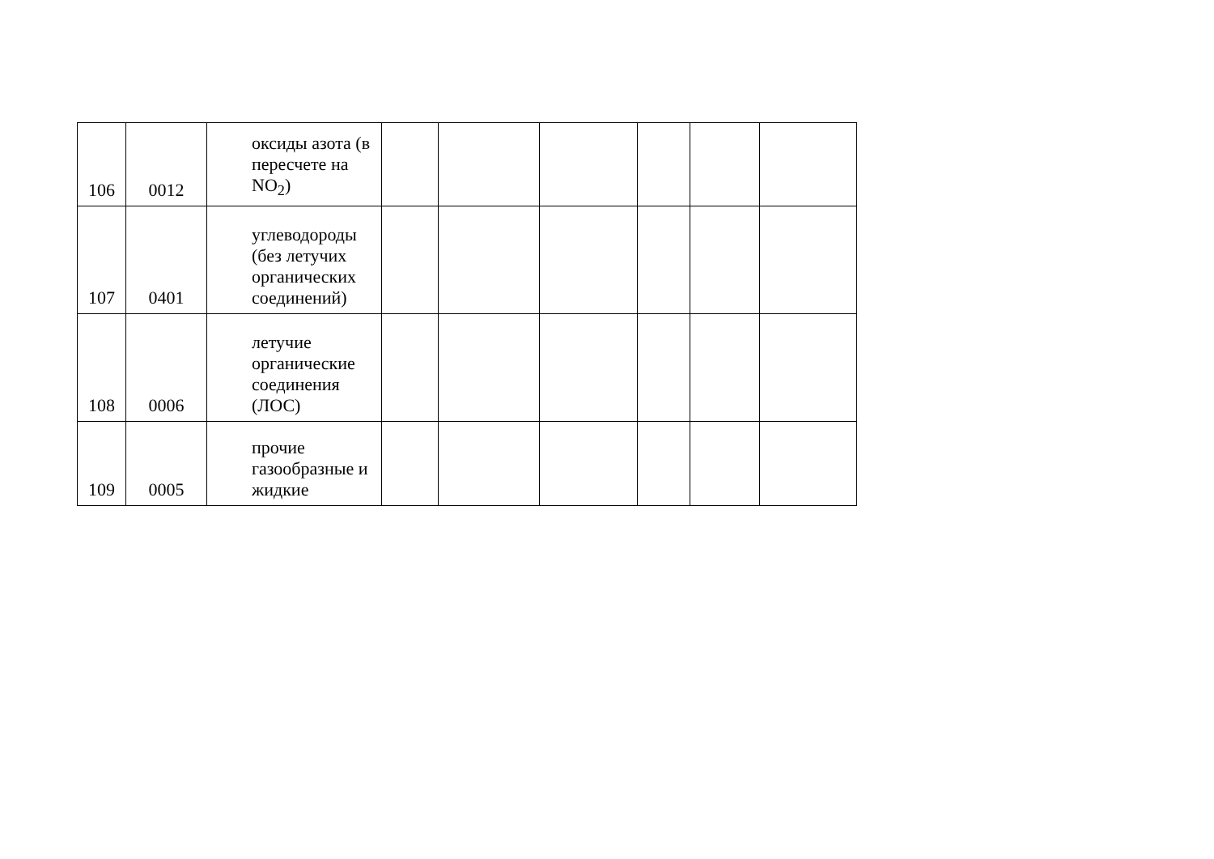| 106 | 0012 | оксиды азота (в пересчете на NO<sub>2</sub>) | | | | | | |
| 107 | 0401 | углеводороды (без летучих органических соединений) | | | | | | |
| 108 | 0006 | летучие органические соединения (ЛОС) | | | | | | |
| 109 | 0005 | прочие газообразные и жидкие | | | | | | |